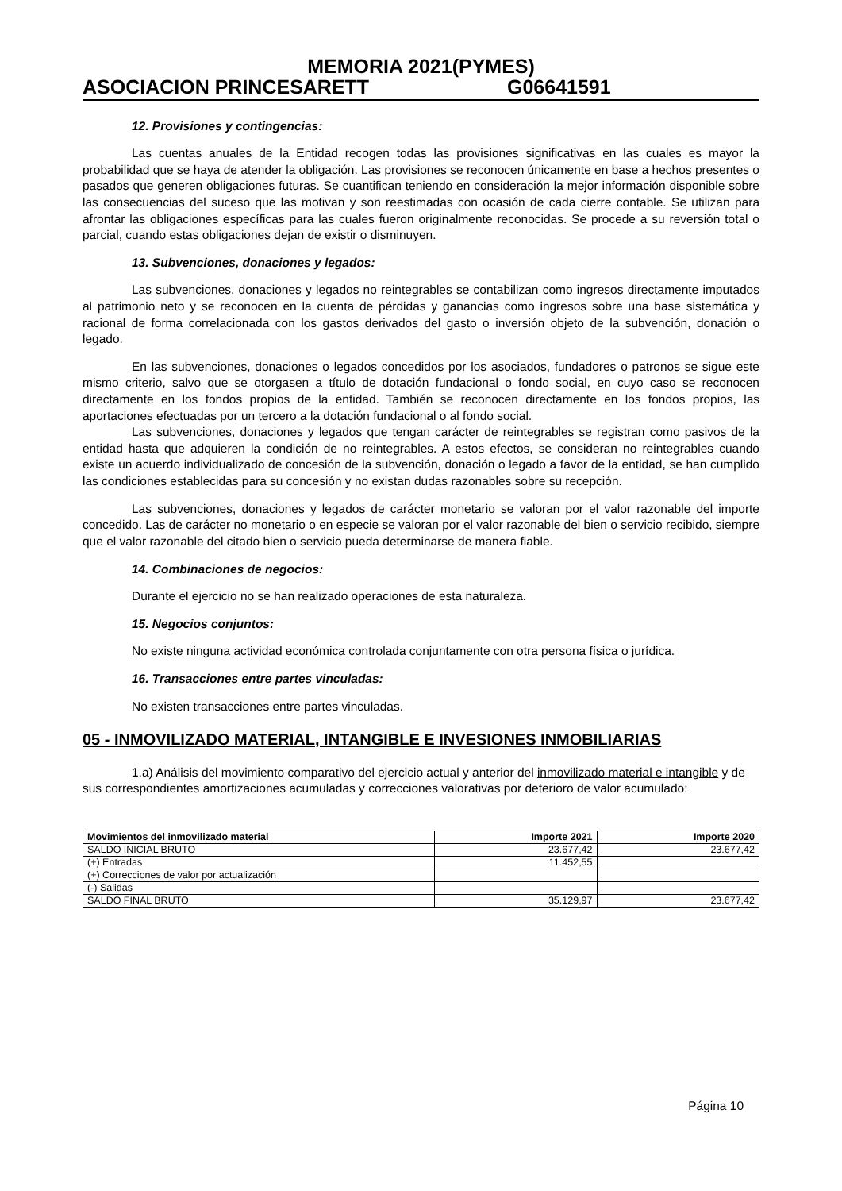MEMORIA 2021(PYMES)
ASOCIACION PRINCESARETT G06641591
12. Provisiones y contingencias:
Las cuentas anuales de la Entidad recogen todas las provisiones significativas en las cuales es mayor la probabilidad que se haya de atender la obligación. Las provisiones se reconocen únicamente en base a hechos presentes o pasados que generen obligaciones futuras. Se cuantifican teniendo en consideración la mejor información disponible sobre las consecuencias del suceso que las motivan y son reestimadas con ocasión de cada cierre contable. Se utilizan para afrontar las obligaciones específicas para las cuales fueron originalmente reconocidas. Se procede a su reversión total o parcial, cuando estas obligaciones dejan de existir o disminuyen.
13. Subvenciones, donaciones y legados:
Las subvenciones, donaciones y legados no reintegrables se contabilizan como ingresos directamente imputados al patrimonio neto y se reconocen en la cuenta de pérdidas y ganancias como ingresos sobre una base sistemática y racional de forma correlacionada con los gastos derivados del gasto o inversión objeto de la subvención, donación o legado.
En las subvenciones, donaciones o legados concedidos por los asociados, fundadores o patronos se sigue este mismo criterio, salvo que se otorgasen a título de dotación fundacional o fondo social, en cuyo caso se reconocen directamente en los fondos propios de la entidad. También se reconocen directamente en los fondos propios, las aportaciones efectuadas por un tercero a la dotación fundacional o al fondo social.
Las subvenciones, donaciones y legados que tengan carácter de reintegrables se registran como pasivos de la entidad hasta que adquieren la condición de no reintegrables. A estos efectos, se consideran no reintegrables cuando existe un acuerdo individualizado de concesión de la subvención, donación o legado a favor de la entidad, se han cumplido las condiciones establecidas para su concesión y no existan dudas razonables sobre su recepción.
Las subvenciones, donaciones y legados de carácter monetario se valoran por el valor razonable del importe concedido. Las de carácter no monetario o en especie se valoran por el valor razonable del bien o servicio recibido, siempre que el valor razonable del citado bien o servicio pueda determinarse de manera fiable.
14. Combinaciones de negocios:
Durante el ejercicio no se han realizado operaciones de esta naturaleza.
15. Negocios conjuntos:
No existe ninguna actividad económica controlada conjuntamente con otra persona física o jurídica.
16. Transacciones entre partes vinculadas:
No existen transacciones entre partes vinculadas.
05 - INMOVILIZADO MATERIAL, INTANGIBLE E INVESIONES INMOBILIARIAS
1.a) Análisis del movimiento comparativo del ejercicio actual y anterior del inmovilizado material e intangible y de sus correspondientes amortizaciones acumuladas y correcciones valorativas por deterioro de valor acumulado:
| Movimientos del inmovilizado material | Importe 2021 | Importe 2020 |
| --- | --- | --- |
| SALDO INICIAL BRUTO | 23.677,42 | 23.677,42 |
| (+) Entradas | 11.452,55 | |
| (+) Correcciones de valor por actualización | | |
| (-) Salidas | | |
| SALDO FINAL BRUTO | 35.129,97 | 23.677,42 |
Página 10